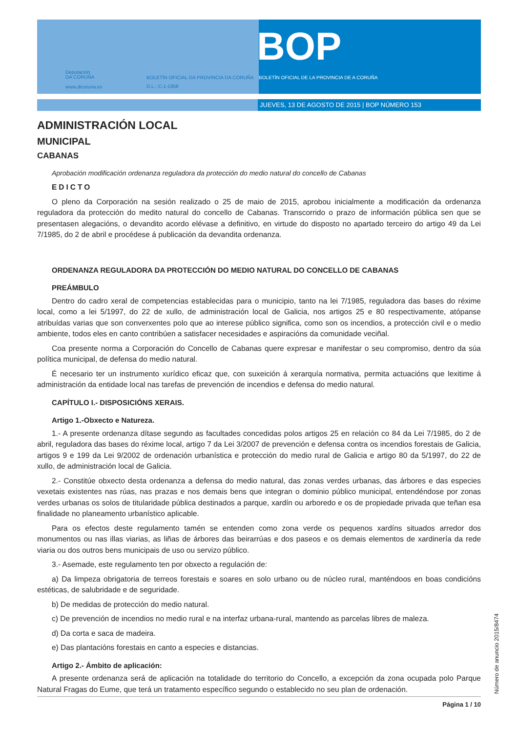Deputación
DA CORUÑA
www.dicoruna.es
BOLETÍN OFICIAL DA PROVINCIA DA CORUÑA
D.L.: C-1-1958
BOP
BOLETÍN OFICIAL DE LA PROVINCIA DE A CORUÑA
JUEVES, 13 DE AGOSTO DE 2015 | BOP NÚMERO 153
ADMINISTRACIÓN LOCAL
MUNICIPAL
CABANAS
Aprobación modificación ordenanza reguladora da protección do medio natural do concello de Cabanas
EDICTO
O pleno da Corporación na sesión realizado o 25 de maio de 2015, aprobou inicialmente a modificación da ordenanza reguladora da protección do medito natural do concello de Cabanas. Transcorrido o prazo de información pública sen que se presentasen alegacións, o devandito acordo elévase a definitivo, en virtude do disposto no apartado terceiro do artigo 49 da Lei 7/1985, do 2 de abril e procédese á publicación da devandita ordenanza.
ORDENANZA REGULADORA DA PROTECCIÓN DO MEDIO NATURAL DO CONCELLO DE CABANAS
PREÁMBULO
Dentro do cadro xeral de competencias establecidas para o municipio, tanto na lei 7/1985, reguladora das bases do réxime local, como a lei 5/1997, do 22 de xullo, de administración local de Galicia, nos artigos 25 e 80 respectivamente, atópanse atribuídas varias que son converxentes polo que ao interese público significa, como son os incendios, a protección civil e o medio ambiente, todos eles en canto contribúen a satisfacer necesidades e aspiracións da comunidade veciñal.
Coa presente norma a Corporación do Concello de Cabanas quere expresar e manifestar o seu compromiso, dentro da súa política municipal, de defensa do medio natural.
É necesario ter un instrumento xurídico eficaz que, con suxeición á xerarquía normativa, permita actuacións que lexitime á administración da entidade local nas tarefas de prevención de incendios e defensa do medio natural.
CAPÍTULO I.- DISPOSICIÓNS XERAIS.
Artigo 1.-Obxecto e Natureza.
1.- A presente ordenanza dítase segundo as facultades concedidas polos artigos 25 en relación co 84 da Lei 7/1985, do 2 de abril, reguladora das bases do réxime local, artigo 7 da Lei 3/2007 de prevención e defensa contra os incendios forestais de Galicia, artigos 9 e 199 da Lei 9/2002 de ordenación urbanística e protección do medio rural de Galicia e artigo 80 da 5/1997, do 22 de xullo, de administración local de Galicia.
2.- Constitúe obxecto desta ordenanza a defensa do medio natural, das zonas verdes urbanas, das árbores e das especies vexetais existentes nas rúas, nas prazas e nos demais bens que integran o dominio público municipal, entendéndose por zonas verdes urbanas os solos de titularidade pública destinados a parque, xardín ou arboredo e os de propiedade privada que teñan esa finalidade no planeamento urbanístico aplicable.
Para os efectos deste regulamento tamén se entenden como zona verde os pequenos xardíns situados arredor dos monumentos ou nas illas viarias, as liñas de árbores das beirarrúas e dos paseos e os demais elementos de xardinería da rede viaria ou dos outros bens municipais de uso ou servizo público.
3.- Asemade, este regulamento ten por obxecto a regulación de:
a) Da limpeza obrigatoria de terreos forestais e soares en solo urbano ou de núcleo rural, manténdoos en boas condicións estéticas, de salubridade e de seguridade.
b) De medidas de protección do medio natural.
c) De prevención de incendios no medio rural e na interfaz urbana-rural, mantendo as parcelas libres de maleza.
d) Da corta e saca de madeira.
e) Das plantacións forestais en canto a especies e distancias.
Artigo 2.- Ámbito de aplicación:
A presente ordenanza será de aplicación na totalidade do territorio do Concello, a excepción da zona ocupada polo Parque Natural Fragas do Eume, que terá un tratamento específico segundo o establecido no seu plan de ordenación.
Número de anuncio 2015/8474
Página 1 / 10